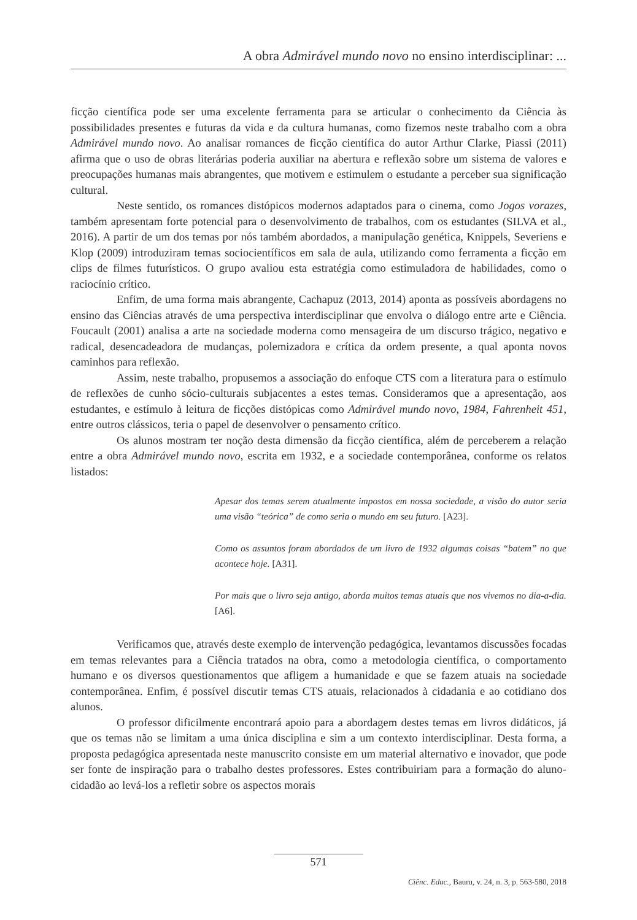A obra Admirável mundo novo no ensino interdisciplinar: ...
ficção científica pode ser uma excelente ferramenta para se articular o conhecimento da Ciência às possibilidades presentes e futuras da vida e da cultura humanas, como fizemos neste trabalho com a obra Admirável mundo novo. Ao analisar romances de ficção científica do autor Arthur Clarke, Piassi (2011) afirma que o uso de obras literárias poderia auxiliar na abertura e reflexão sobre um sistema de valores e preocupações humanas mais abrangentes, que motivem e estimulem o estudante a perceber sua significação cultural.
Neste sentido, os romances distópicos modernos adaptados para o cinema, como Jogos vorazes, também apresentam forte potencial para o desenvolvimento de trabalhos, com os estudantes (SILVA et al., 2016). A partir de um dos temas por nós também abordados, a manipulação genética, Knippels, Severiens e Klop (2009) introduziram temas sociocientíficos em sala de aula, utilizando como ferramenta a ficção em clips de filmes futurísticos. O grupo avaliou esta estratégia como estimuladora de habilidades, como o raciocínio crítico.
Enfim, de uma forma mais abrangente, Cachapuz (2013, 2014) aponta as possíveis abordagens no ensino das Ciências através de uma perspectiva interdisciplinar que envolva o diálogo entre arte e Ciência. Foucault (2001) analisa a arte na sociedade moderna como mensageira de um discurso trágico, negativo e radical, desencadeadora de mudanças, polemizadora e crítica da ordem presente, a qual aponta novos caminhos para reflexão.
Assim, neste trabalho, propusemos a associação do enfoque CTS com a literatura para o estímulo de reflexões de cunho sócio-culturais subjacentes a estes temas. Consideramos que a apresentação, aos estudantes, e estímulo à leitura de ficções distópicas como Admirável mundo novo, 1984, Fahrenheit 451, entre outros clássicos, teria o papel de desenvolver o pensamento crítico.
Os alunos mostram ter noção desta dimensão da ficção científica, além de perceberem a relação entre a obra Admirável mundo novo, escrita em 1932, e a sociedade contemporânea, conforme os relatos listados:
Apesar dos temas serem atualmente impostos em nossa sociedade, a visão do autor seria uma visão “teórica” de como seria o mundo em seu futuro. [A23].
Como os assuntos foram abordados de um livro de 1932 algumas coisas “batem” no que acontece hoje. [A31].
Por mais que o livro seja antigo, aborda muitos temas atuais que nos vivemos no dia-a-dia. [A6].
Verificamos que, através deste exemplo de intervenção pedagógica, levantamos discussões focadas em temas relevantes para a Ciência tratados na obra, como a metodologia científica, o comportamento humano e os diversos questionamentos que afligem a humanidade e que se fazem atuais na sociedade contemporânea. Enfim, é possível discutir temas CTS atuais, relacionados à cidadania e ao cotidiano dos alunos.
O professor dificilmente encontrará apoio para a abordagem destes temas em livros didáticos, já que os temas não se limitam a uma única disciplina e sim a um contexto interdisciplinar. Desta forma, a proposta pedagógica apresentada neste manuscrito consiste em um material alternativo e inovador, que pode ser fonte de inspiração para o trabalho destes professores. Estes contribuiriam para a formação do aluno-cidadão ao levá-los a refletir sobre os aspectos morais
571
Ciênc. Educ., Bauru, v. 24, n. 3, p. 563-580, 2018